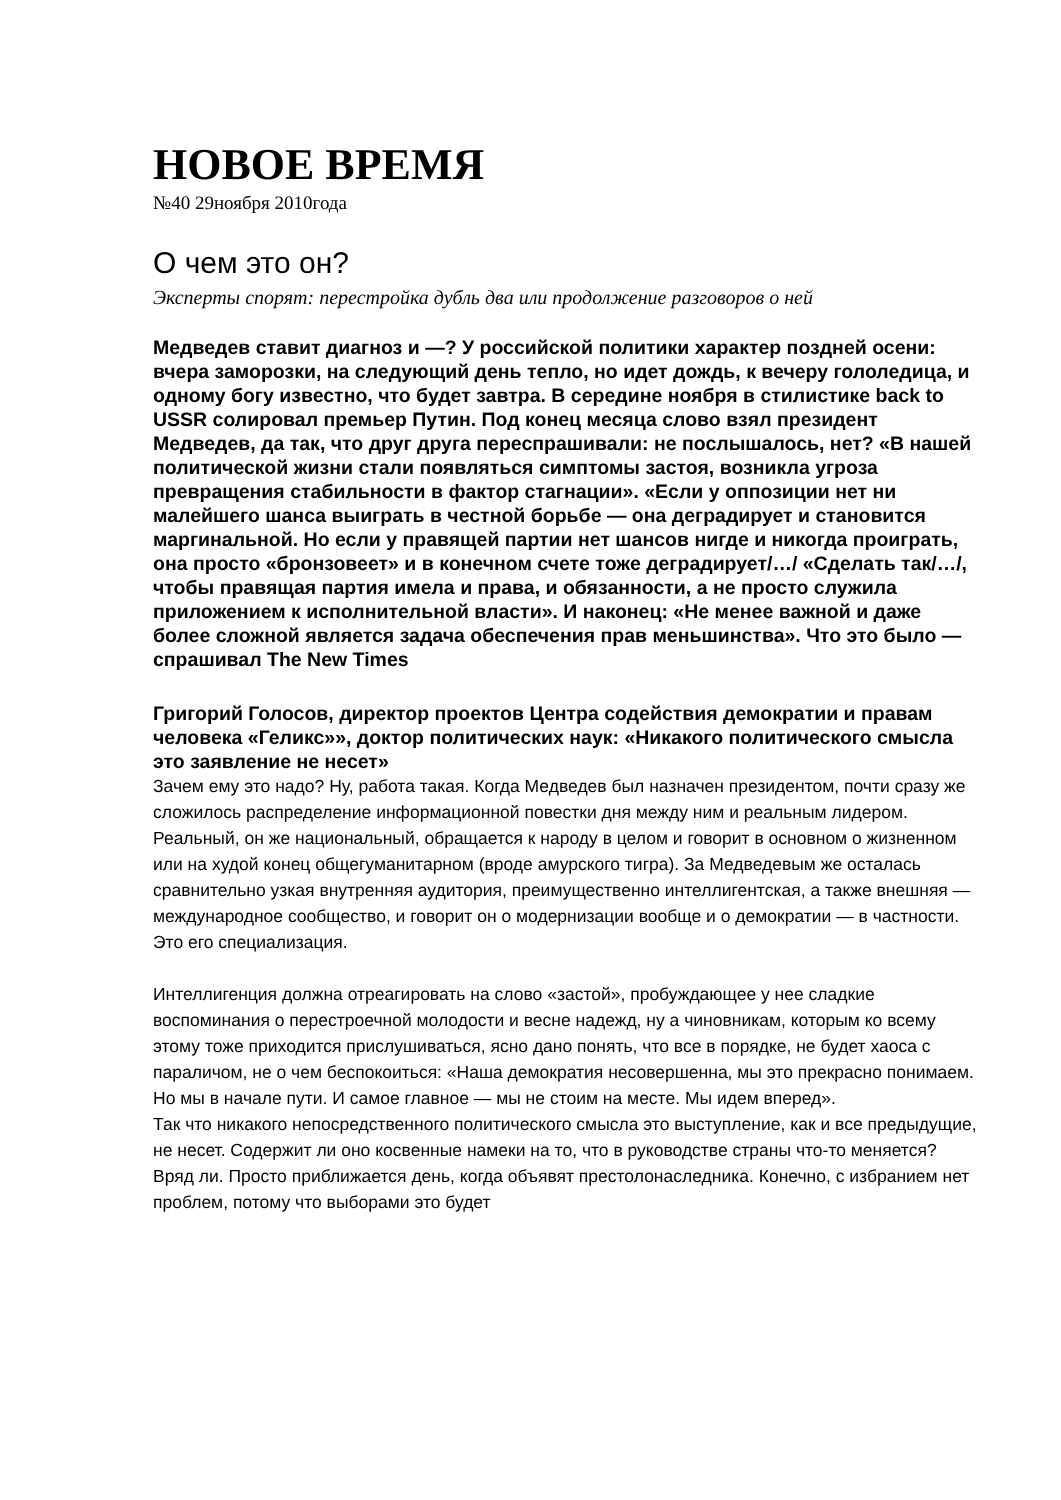НОВОЕ ВРЕМЯ
№40 29ноября 2010года
О чем это он?
Эксперты спорят: перестройка дубль два или продолжение разговоров о ней
Медведев ставит диагноз и —? У российской политики характер поздней осени: вчера заморозки, на следующий день тепло, но идет дождь, к вечеру гололедица, и одному богу известно, что будет завтра. В середине ноября в стилистике back to USSR солировал премьер Путин. Под конец месяца слово взял президент Медведев, да так, что друг друга переспрашивали: не послышалось, нет? «В нашей политической жизни стали появляться симптомы застоя, возникла угроза превращения стабильности в фактор стагнации». «Если у оппозиции нет ни малейшего шанса выиграть в честной борьбе — она деградирует и становится маргинальной. Но если у правящей партии нет шансов нигде и никогда проиграть, она просто «бронзовеет» и в конечном счете тоже деградирует/…/ «Сделать так/…/, чтобы правящая партия имела и права, и обязанности, а не просто служила приложением к исполнительной власти». И наконец: «Не менее важной и даже более сложной является задача обеспечения прав меньшинства». Что это было — спрашивал The New Times
Григорий Голосов, директор проектов Центра содействия демократии и правам человека «Геликс»», доктор политических наук: «Никакого политического смысла это заявление не несет»
Зачем ему это надо? Ну, работа такая. Когда Медведев был назначен президентом, почти сразу же сложилось распределение информационной повестки дня между ним и реальным лидером. Реальный, он же национальный, обращается к народу в целом и говорит в основном о жизненном или на худой конец общегуманитарном (вроде амурского тигра). За Медведевым же осталась сравнительно узкая внутренняя аудитория, преимущественно интеллигентская, а также внешняя — международное сообщество, и говорит он о модернизации вообще и о демократии — в частности. Это его специализация.
Интеллигенция должна отреагировать на слово «застой», пробуждающее у нее сладкие воспоминания о перестроечной молодости и весне надежд, ну а чиновникам, которым ко всему этому тоже приходится прислушиваться, ясно дано понять, что все в порядке, не будет хаоса с параличом, не о чем беспокоиться: «Наша демократия несовершенна, мы это прекрасно понимаем. Но мы в начале пути. И самое главное — мы не стоим на месте. Мы идем вперед».
Так что никакого непосредственного политического смысла это выступление, как и все предыдущие, не несет. Содержит ли оно косвенные намеки на то, что в руководстве страны что-то меняется? Вряд ли. Просто приближается день, когда объявят престолонаследника. Конечно, с избранием нет проблем, потому что выборами это будет